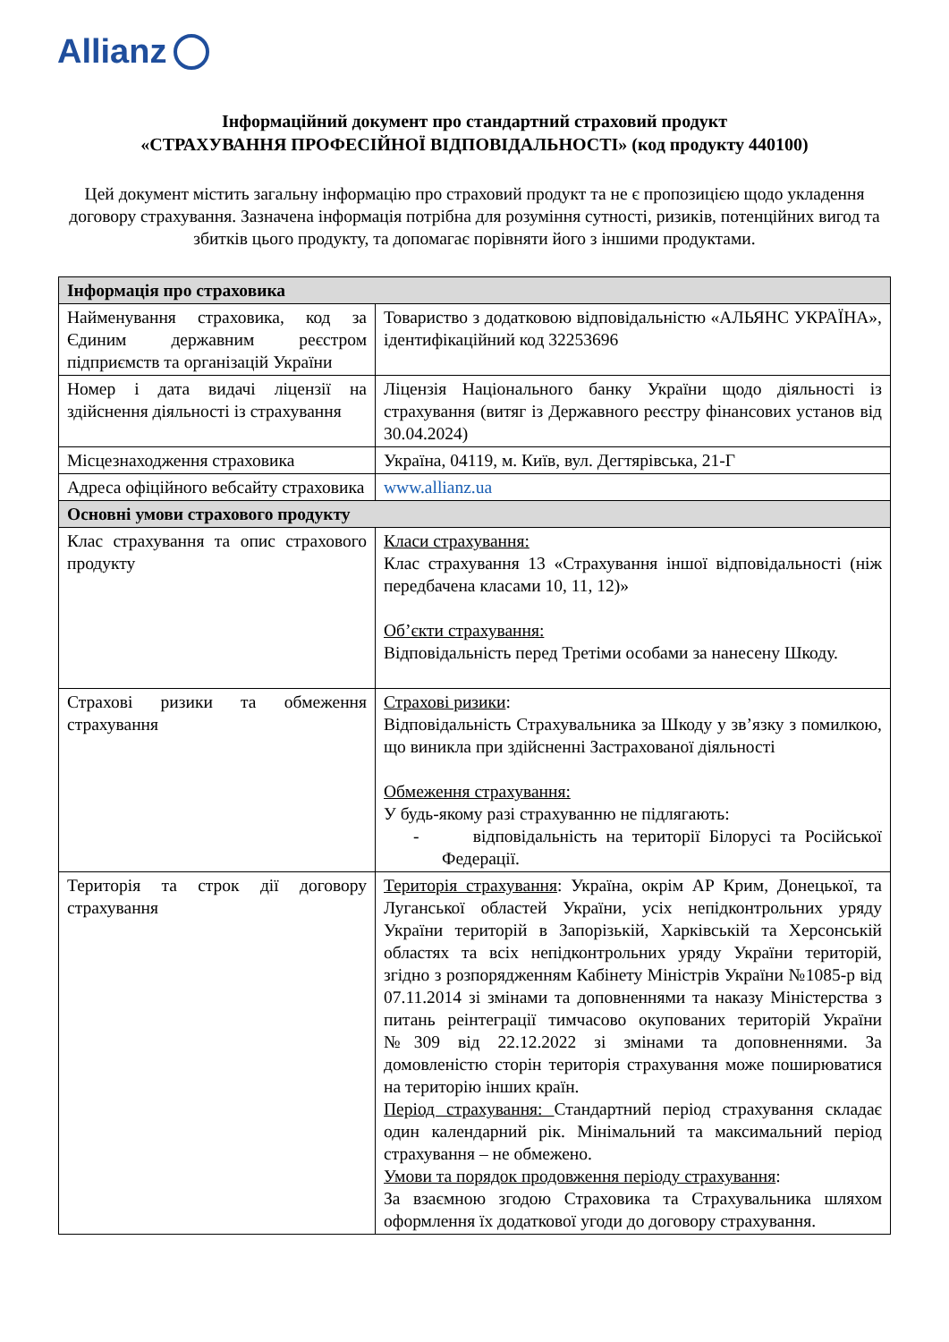Allianz
Інформаційний документ про стандартний страховий продукт
«СТРАХУВАННЯ ПРОФЕСІЙНОЇ ВІДПОВІДАЛЬНОСТІ» (код продукту 440100)
Цей документ містить загальну інформацію про страховий продукт та не є пропозицією щодо укладення договору страхування. Зазначена інформація потрібна для розуміння сутності, ризиків, потенційних вигод та збитків цього продукту, та допомагає порівняти його з іншими продуктами.
| Інформація про страховика | |
| --- | --- |
| Найменування страховика, код за Єдиним державним реєстром підприємств та організацій України | Товариство з додатковою відповідальністю «АЛЬЯНС УКРАЇНА», ідентифікаційний код 32253696 |
| Номер і дата видачі ліцензії на здійснення діяльності із страхування | Ліцензія Національного банку України щодо діяльності із страхування (витяг із Державного реєстру фінансових установ від 30.04.2024) |
| Місцезнаходження страховика | Україна, 04119, м. Київ, вул. Дегтярівська, 21-Г |
| Адреса офіційного вебсайту страховика | www.allianz.ua |
| Основні умови страхового продукту | |
| Клас страхування та опис страхового продукту | Класи страхування: Клас страхування 13 «Страхування іншої відповідальності (ніж передбачена класами 10, 11, 12)» Об’єкти страхування: Відповідальність перед Третіми особами за нанесену Шкоду. |
| Страхові ризики та обмеження страхування | Страхові ризики : Відповідальність Страхувальника за Шкоду у зв’язку з помилкою, що виникла при здійсненні Застрахованої діяльності Обмеження страхування: У будь-якому разі страхуванню не підлягають: - відповідальність на території Білорусі та Російської Федерації. |
| Територія та строк дії договору страхування | Територія страхування : Україна, окрім АР Крим, Донецької, та Луганської областей України, усіх непідконтрольних уряду України територій в Запорізькій, Харківській та Херсонській областях та всіх непідконтрольних уряду України територій, згідно з розпорядженням Кабінету Міністрів України №1085-р від 07.11.2014 зі змінами та доповненнями та наказу Міністерства з питань реінтеграції тимчасово окупованих територій України №309 від 22.12.2022 зі змінами та доповненнями. За домовленістю сторін територія страхування може поширюватися на територію інших країн. Період страхування: Стандартний період страхування складає один календарний рік. Мінімальний та максимальний період страхування – не обмежено. Умови та порядок продовження періоду страхування : За взаємною згодою Страховика та Страхувальника шляхом оформлення їх додаткової угоди до договору страхування. |